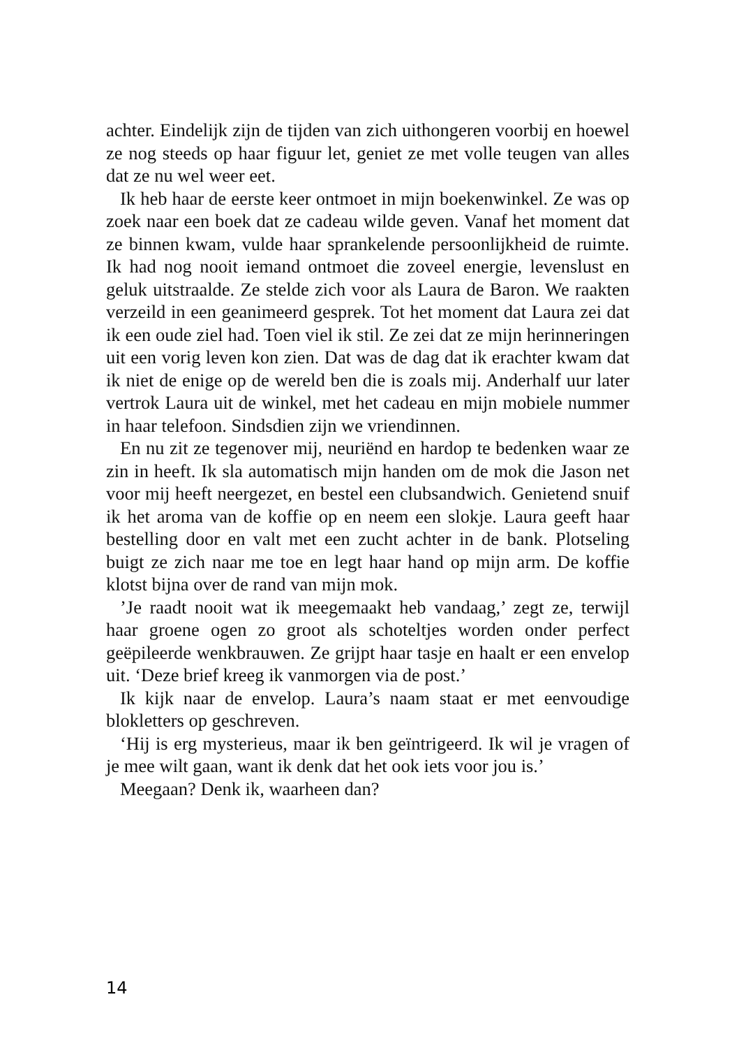achter. Eindelijk zijn de tijden van zich uithongeren voorbij en hoewel ze nog steeds op haar figuur let, geniet ze met volle teugen van alles dat ze nu wel weer eet.
Ik heb haar de eerste keer ontmoet in mijn boekenwinkel. Ze was op zoek naar een boek dat ze cadeau wilde geven. Vanaf het moment dat ze binnen kwam, vulde haar sprankelende persoonlijkheid de ruimte. Ik had nog nooit iemand ontmoet die zoveel energie, levenslust en geluk uitstraalde. Ze stelde zich voor als Laura de Baron. We raakten verzeild in een geanimeerd gesprek. Tot het moment dat Laura zei dat ik een oude ziel had. Toen viel ik stil. Ze zei dat ze mijn herinneringen uit een vorig leven kon zien. Dat was de dag dat ik erachter kwam dat ik niet de enige op de wereld ben die is zoals mij. Anderhalf uur later vertrok Laura uit de winkel, met het cadeau en mijn mobiele nummer in haar telefoon. Sindsdien zijn we vriendinnen.
En nu zit ze tegenover mij, neuriënd en hardop te bedenken waar ze zin in heeft. Ik sla automatisch mijn handen om de mok die Jason net voor mij heeft neergezet, en bestel een clubsandwich. Genietend snuif ik het aroma van de koffie op en neem een slokje. Laura geeft haar bestelling door en valt met een zucht achter in de bank. Plotseling buigt ze zich naar me toe en legt haar hand op mijn arm. De koffie klotst bijna over de rand van mijn mok.
’Je raadt nooit wat ik meegemaakt heb vandaag,’ zegt ze, terwijl haar groene ogen zo groot als schoteltjes worden onder perfect geëpileerde wenkbrauwen. Ze grijpt haar tasje en haalt er een envelop uit. ‘Deze brief kreeg ik vanmorgen via de post.’
Ik kijk naar de envelop. Laura’s naam staat er met eenvoudige blokletters op geschreven.
‘Hij is erg mysterieus, maar ik ben geïntrigeerd. Ik wil je vragen of je mee wilt gaan, want ik denk dat het ook iets voor jou is.’
Meegaan? Denk ik, waarheen dan?
14